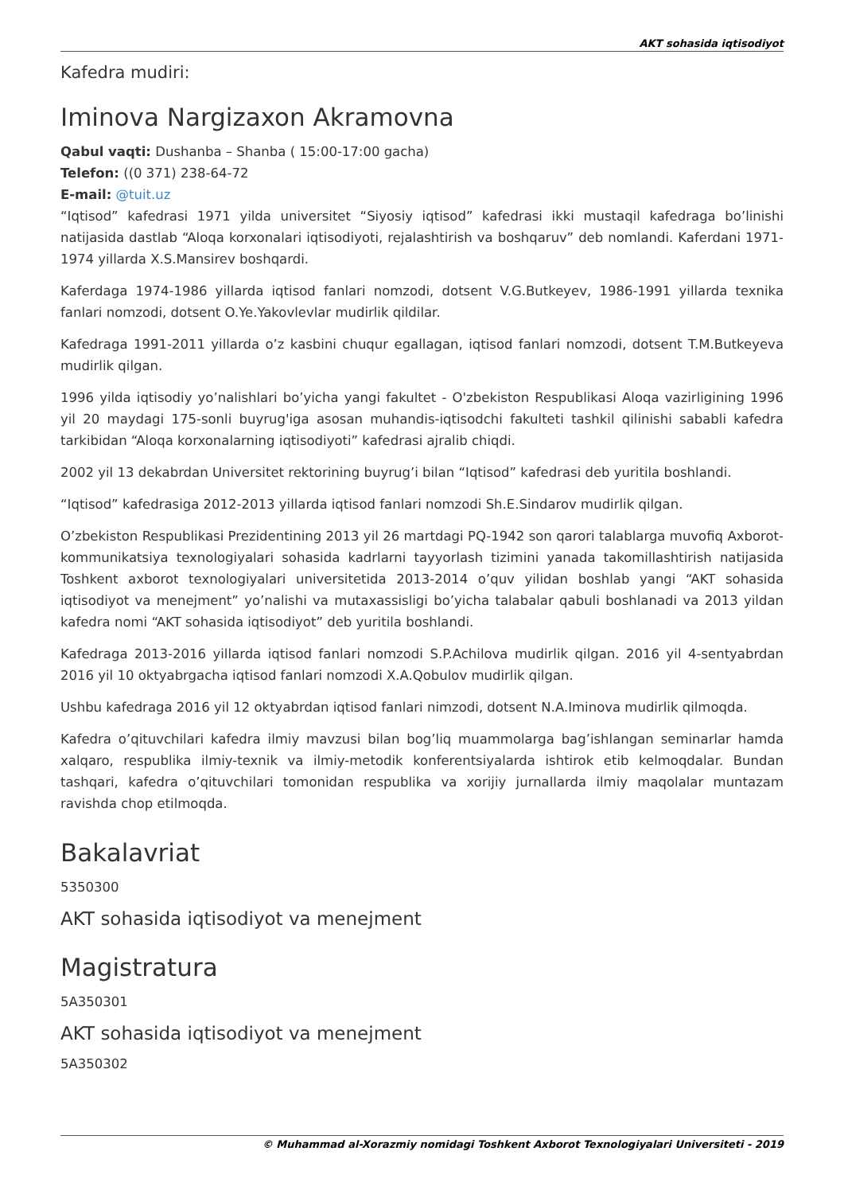AKT sohasida iqtisodiyot
Kafedra mudiri:
Iminova Nargizaxon Akramovna
Qabul vaqti: Dushanba – Shanba ( 15:00-17:00 gacha)
Telefon: ((0 371) 238-64-72
E-mail: @tuit.uz
“Iqtisod” kafedrasi 1971 yilda universitet “Siyosiy iqtisod” kafedrasi ikki mustaqil kafedraga bo’linishi natijasida dastlab “Aloqa korxonalari iqtisodiyoti, rejalashtirish va boshqaruv” deb nomlandi. Kaferdani 1971-1974 yillarda X.S.Mansirev boshqardi.
Kaferdaga 1974-1986 yillarda iqtisod fanlari nomzodi, dotsent V.G.Butkeyev, 1986-1991 yillarda texnika fanlari nomzodi, dotsent O.Ye.Yakovlevlar mudirlik qildilar.
Kafedraga 1991-2011 yillarda o’z kasbini chuqur egallagan, iqtisod fanlari nomzodi, dotsent T.M.Butkeyeva mudirlik qilgan.
1996 yilda iqtisodiy yo’nalishlari bo’yicha yangi fakultet - O'zbekiston Respublikasi Aloqa vazirligining 1996 yil 20 maydagi 175-sonli buyrug'iga asosan muhandis-iqtisodchi fakulteti tashkil qilinishi sababli kafedra tarkibidan “Aloqa korxonalarning iqtisodiyoti” kafedrasi ajralib chiqdi.
2002 yil 13 dekabrdan Universitet rektorining buyrug’i bilan “Iqtisod” kafedrasi deb yuritila boshlandi.
“Iqtisod” kafedrasiga 2012-2013 yillarda iqtisod fanlari nomzodi Sh.E.Sindarov mudirlik qilgan.
O’zbekiston Respublikasi Prezidentining 2013 yil 26 martdagi PQ-1942 son qarori talablarga muvofiq Axborot-kommunikatsiya texnologiyalari sohasida kadrlarni tayyorlash tizimini yanada takomillashtirish natijasida Toshkent axborot texnologiyalari universitetida 2013-2014 o’quv yilidan boshlab yangi “AKT sohasida iqtisodiyot va menejment” yo’nalishi va mutaxassisligi bo’yicha talabalar qabuli boshlanadi va 2013 yildan kafedra nomi “AKT sohasida iqtisodiyot” deb yuritila boshlandi.
Kafedraga 2013-2016 yillarda iqtisod fanlari nomzodi S.P.Achilova mudirlik qilgan. 2016 yil 4-sentyabrdan 2016 yil 10 oktyabrgacha iqtisod fanlari nomzodi X.A.Qobulov mudirlik qilgan.
Ushbu kafedraga 2016 yil 12 oktyabrdan iqtisod fanlari nimzodi, dotsent N.A.Iminova mudirlik qilmoqda.
Kafedra o’qituvchilari kafedra ilmiy mavzusi bilan bog’liq muammolarga bag’ishlangan seminarlar hamda xalqaro, respublika ilmiy-texnik va ilmiy-metodik konferentsiyalarda ishtirok etib kelmoqdalar. Bundan tashqari, kafedra o’qituvchilari tomonidan respublika va xorijiy jurnallarda ilmiy maqolalar muntazam ravishda chop etilmoqda.
Bakalavriat
5350300
AKT sohasida iqtisodiyot va menejment
Magistratura
5A350301
AKT sohasida iqtisodiyot va menejment
5A350302
© Muhammad al-Xorazmiy nomidagi Toshkent Axborot Texnologiyalari Universiteti - 2019